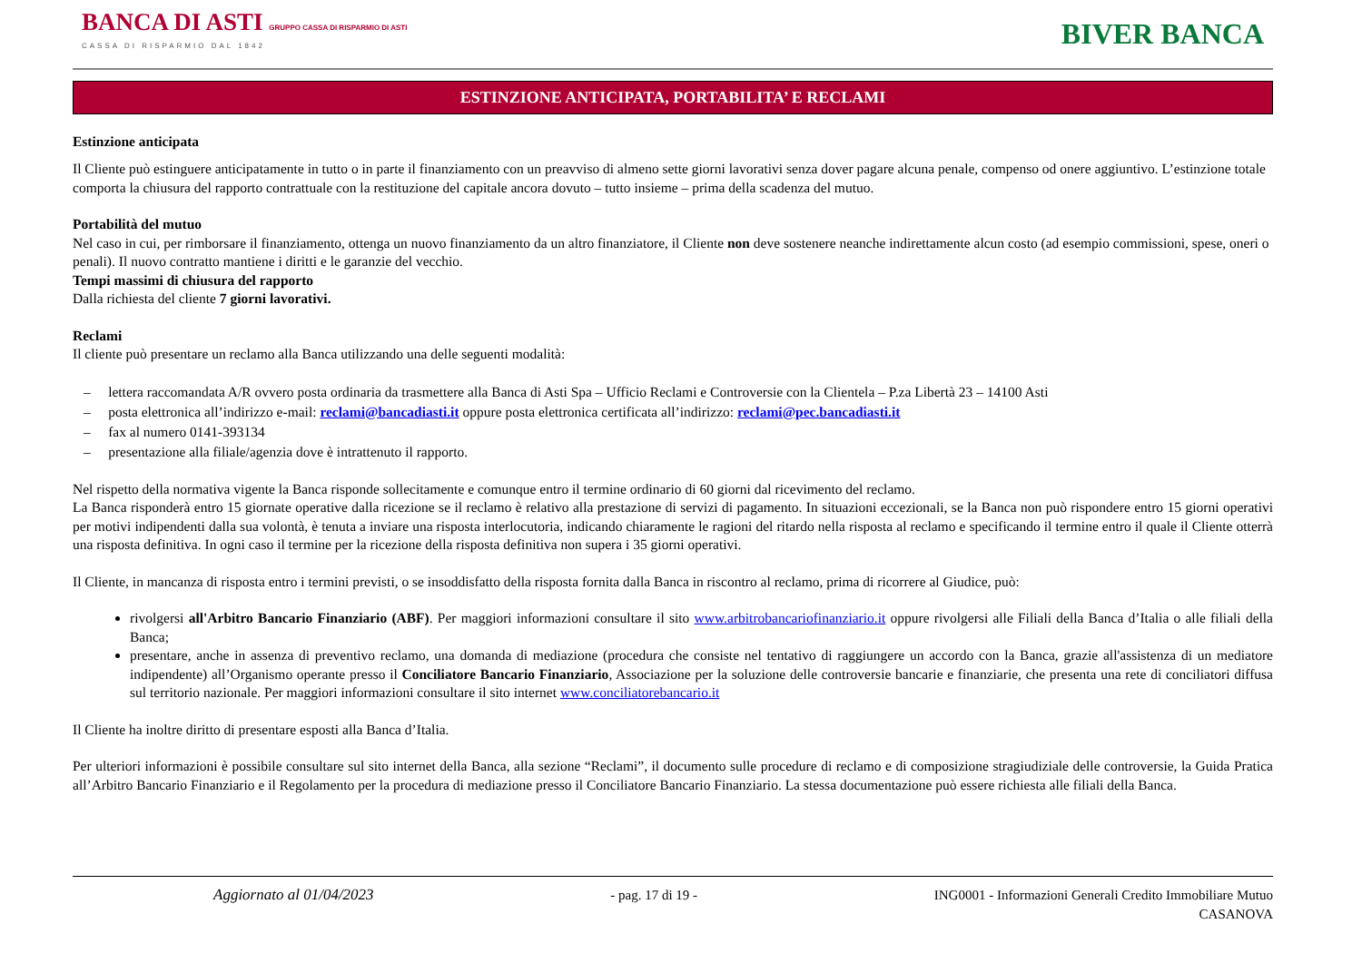BANCA DI ASTI GRUPPO CASSA DI RISPARMIO DI ASTI
CASSA DI RISPARMIO DAL 1842
BIVER BANCA
ESTINZIONE ANTICIPATA, PORTABILITA’ E RECLAMI
Estinzione anticipata
Il Cliente può estinguere anticipatamente in tutto o in parte il finanziamento con un preavviso di almeno sette giorni lavorativi senza dover pagare alcuna penale, compenso od onere aggiuntivo. L’estinzione totale comporta la chiusura del rapporto contrattuale con la restituzione del capitale ancora dovuto – tutto insieme – prima della scadenza del mutuo.
Portabilità del mutuo
Nel caso in cui, per rimborsare il finanziamento, ottenga un nuovo finanziamento da un altro finanziatore, il Cliente non deve sostenere neanche indirettamente alcun costo (ad esempio commissioni, spese, oneri o penali). Il nuovo contratto mantiene i diritti e le garanzie del vecchio.
Tempi massimi di chiusura del rapporto
Dalla richiesta del cliente 7 giorni lavorativi.
Reclami
Il cliente può presentare un reclamo alla Banca utilizzando una delle seguenti modalità:
– lettera raccomandata A/R ovvero posta ordinaria da trasmettere alla Banca di Asti Spa – Ufficio Reclami e Controversie con la Clientela – P.za Libertà 23 – 14100 Asti
– posta elettronica all’indirizzo e-mail: reclami@bancadiasti.it oppure posta elettronica certificata all’indirizzo: reclami@pec.bancadiasti.it
– fax al numero 0141-393134
– presentazione alla filiale/agenzia dove è intrattenuto il rapporto.
Nel rispetto della normativa vigente la Banca risponde sollecitamente e comunque entro il termine ordinario di 60 giorni dal ricevimento del reclamo.
La Banca risponderà entro 15 giornate operative dalla ricezione se il reclamo è relativo alla prestazione di servizi di pagamento. In situazioni eccezionali, se la Banca non può rispondere entro 15 giorni operativi per motivi indipendenti dalla sua volontà, è tenuta a inviare una risposta interlocutoria, indicando chiaramente le ragioni del ritardo nella risposta al reclamo e specificando il termine entro il quale il Cliente otterrà una risposta definitiva. In ogni caso il termine per la ricezione della risposta definitiva non supera i 35 giorni operativi.
Il Cliente, in mancanza di risposta entro i termini previsti, o se insoddisfatto della risposta fornita dalla Banca in riscontro al reclamo, prima di ricorrere al Giudice, può:
rivolgersi all'Arbitro Bancario Finanziario (ABF). Per maggiori informazioni consultare il sito www.arbitrobancariofinanziario.it oppure rivolgersi alle Filiali della Banca d’Italia o alle filiali della Banca;
presentare, anche in assenza di preventivo reclamo, una domanda di mediazione (procedura che consiste nel tentativo di raggiungere un accordo con la Banca, grazie all'assistenza di un mediatore indipendente) all’Organismo operante presso il Conciliatore Bancario Finanziario, Associazione per la soluzione delle controversie bancarie e finanziarie, che presenta una rete di conciliatori diffusa sul territorio nazionale. Per maggiori informazioni consultare il sito internet www.conciliatorebancario.it
Il Cliente ha inoltre diritto di presentare esposti alla Banca d’Italia.
Per ulteriori informazioni è possibile consultare sul sito internet della Banca, alla sezione “Reclami”, il documento sulle procedure di reclamo e di composizione stragiudiziale delle controversie, la Guida Pratica all’Arbitro Bancario Finanziario e il Regolamento per la procedura di mediazione presso il Conciliatore Bancario Finanziario. La stessa documentazione può essere richiesta alle filiali della Banca.
Aggiornato al 01/04/2023 - pag. 17 di 19 - ING0001 - Informazioni Generali Credito Immobiliare Mutuo
CASANOVA